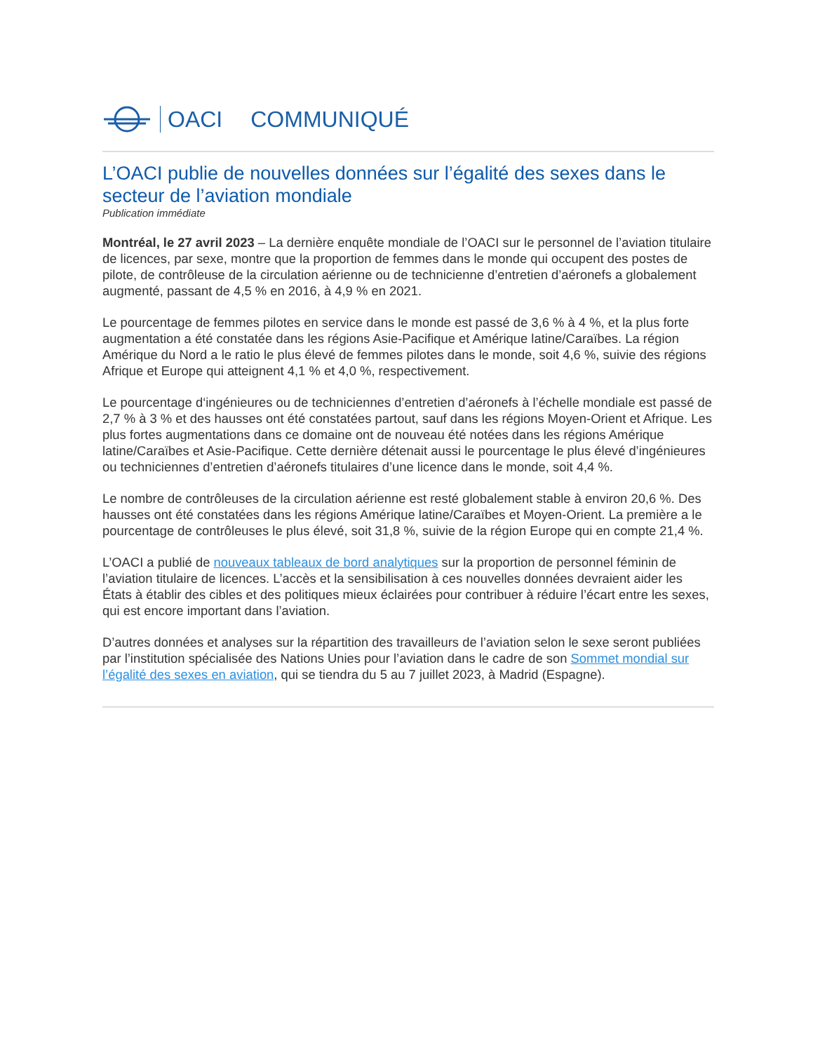OACI COMMUNIQUÉ
L’OACI publie de nouvelles données sur l’égalité des sexes dans le secteur de l’aviation mondiale
Publication immédiate
Montréal, le 27 avril 2023 – La dernière enquête mondiale de l’OACI sur le personnel de l’aviation titulaire de licences, par sexe, montre que la proportion de femmes dans le monde qui occupent des postes de pilote, de contrôleuse de la circulation aérienne ou de technicienne d’entretien d’aéronefs a globalement augmenté, passant de 4,5 % en 2016, à 4,9 % en 2021.
Le pourcentage de femmes pilotes en service dans le monde est passé de 3,6 % à 4 %, et la plus forte augmentation a été constatée dans les régions Asie-Pacifique et Amérique latine/Caraïbes. La région Amérique du Nord a le ratio le plus élevé de femmes pilotes dans le monde, soit 4,6 %, suivie des régions Afrique et Europe qui atteignent 4,1 % et 4,0 %, respectivement.
Le pourcentage d‘ingénieures ou de techniciennes d’entretien d’aéronefs à l’échelle mondiale est passé de 2,7 % à 3 % et des hausses ont été constatées partout, sauf dans les régions Moyen-Orient et Afrique. Les plus fortes augmentations dans ce domaine ont de nouveau été notées dans les régions Amérique latine/Caraïbes et Asie-Pacifique. Cette dernière détenait aussi le pourcentage le plus élevé d’ingénieures ou techniciennes d’entretien d’aéronefs titulaires d’une licence dans le monde, soit 4,4 %.
Le nombre de contrôleuses de la circulation aérienne est resté globalement stable à environ 20,6 %. Des hausses ont été constatées dans les régions Amérique latine/Caraïbes et Moyen-Orient. La première a le pourcentage de contrôleuses le plus élevé, soit 31,8 %, suivie de la région Europe qui en compte 21,4 %.
L’OACI a publié de nouveaux tableaux de bord analytiques sur la proportion de personnel féminin de l’aviation titulaire de licences. L’accès et la sensibilisation à ces nouvelles données devraient aider les États à établir des cibles et des politiques mieux éclairées pour contribuer à réduire l’écart entre les sexes, qui est encore important dans l’aviation.
D’autres données et analyses sur la répartition des travailleurs de l’aviation selon le sexe seront publiées par l’institution spécialisée des Nations Unies pour l’aviation dans le cadre de son Sommet mondial sur l’égalité des sexes en aviation, qui se tiendra du 5 au 7 juillet 2023, à Madrid (Espagne).